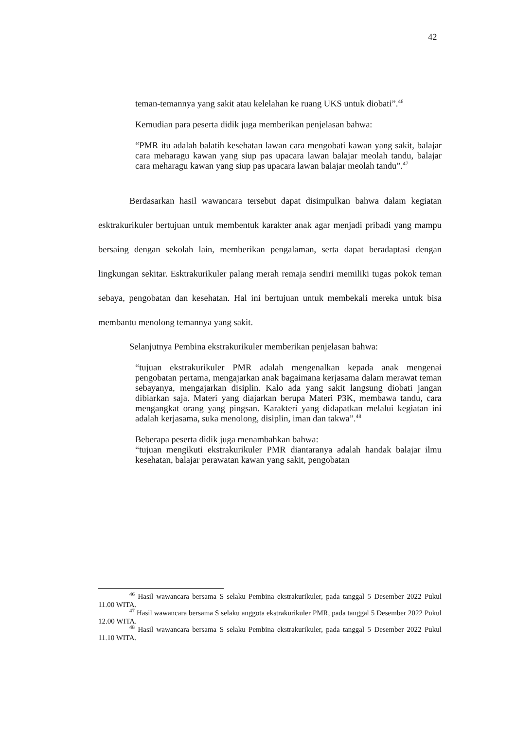42
teman-temannya yang sakit atau kelelahan ke ruang UKS untuk diobati”.<sup>46</sup>
Kemudian para peserta didik juga memberikan penjelasan bahwa:
“PMR itu adalah balatih kesehatan lawan cara mengobati kawan yang sakit, balajar cara meharagu kawan yang siup pas upacara lawan balajar meolah tandu, balajar cara meharagu kawan yang siup pas upacara lawan balajar meolah tandu”.<sup>47</sup>
Berdasarkan hasil wawancara tersebut dapat disimpulkan bahwa dalam kegiatan esktrakurikuler bertujuan untuk membentuk karakter anak agar menjadi pribadi yang mampu bersaing dengan sekolah lain, memberikan pengalaman, serta dapat beradaptasi dengan lingkungan sekitar. Esktrakurikuler palang merah remaja sendiri memiliki tugas pokok teman sebaya, pengobatan dan kesehatan. Hal ini bertujuan untuk membekali mereka untuk bisa membantu menolong temannya yang sakit.
Selanjutnya Pembina ekstrakurikuler memberikan penjelasan bahwa:
“tujuan ekstrakurikuler PMR adalah mengenalkan kepada anak mengenai pengobatan pertama, mengajarkan anak bagaimana kerjasama dalam merawat teman sebayanya, mengajarkan disiplin. Kalo ada yang sakit langsung diobati jangan dibiarkan saja. Materi yang diajarkan berupa Materi P3K, membawa tandu, cara mengangkat orang yang pingsan. Karakteri yang didapatkan melalui kegiatan ini adalah kerjasama, suka menolong, disiplin, iman dan takwa”.<sup>48</sup>
Beberapa peserta didik juga menambahkan bahwa:
“tujuan mengikuti ekstrakurikuler PMR diantaranya adalah handak balajar ilmu kesehatan, balajar perawatan kawan yang sakit, pengobatan
<sup>46</sup> Hasil wawancara bersama S selaku Pembina ekstrakurikuler, pada tanggal 5 Desember 2022 Pukul 11.00 WITA.
<sup>47</sup> Hasil wawancara bersama S selaku anggota ekstrakurikuler PMR, pada tanggal 5 Desember 2022 Pukul 12.00 WITA.
<sup>48</sup> Hasil wawancara bersama S selaku Pembina ekstrakurikuler, pada tanggal 5 Desember 2022 Pukul 11.10 WITA.